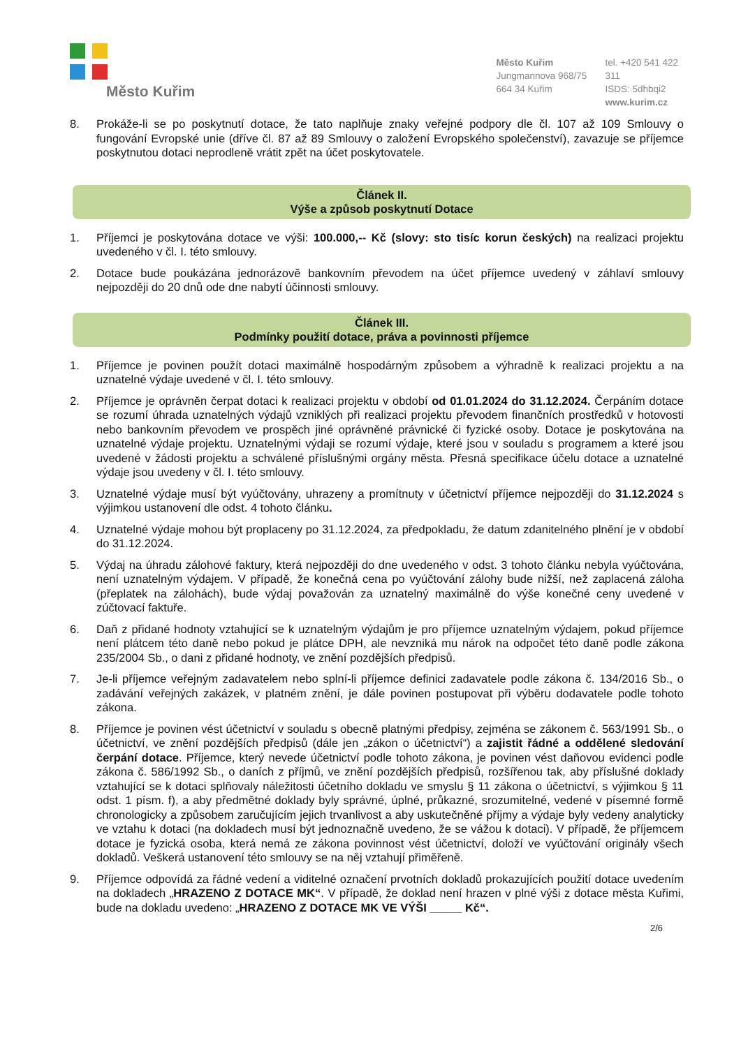Město Kuřim
Město Kuřim
Jungmannova 968/75
664 34 Kuřim
tel. +420 541 422 311
ISDS: 5dhbqi2
www.kurim.cz
8. Prokáže-li se po poskytnutí dotace, že tato naplňuje znaky veřejné podpory dle čl. 107 až 109 Smlouvy o fungování Evropské unie (dříve čl. 87 až 89 Smlouvy o založení Evropského společenství), zavazuje se příjemce poskytnutou dotaci neprodleně vrátit zpět na účet poskytovatele.
Článek II.
Výše a způsob poskytnutí Dotace
1. Příjemci je poskytována dotace ve výši: 100.000,-- Kč (slovy: sto tisíc korun českých) na realizaci projektu uvedeného v čl. I. této smlouvy.
2. Dotace bude poukázána jednorázově bankovním převodem na účet příjemce uvedený v záhlaví smlouvy nejpozději do 20 dnů ode dne nabytí účinnosti smlouvy.
Článek III.
Podmínky použití dotace, práva a povinnosti příjemce
1. Příjemce je povinen použít dotaci maximálně hospodárným způsobem a výhradně k realizaci projektu a na uznatelné výdaje uvedené v čl. I. této smlouvy.
2. Příjemce je oprávněn čerpat dotaci k realizaci projektu v období od 01.01.2024 do 31.12.2024. Čerpáním dotace se rozumí úhrada uznatelných výdajů vzniklých při realizaci projektu převodem finančních prostředků v hotovosti nebo bankovním převodem ve prospěch jiné oprávněné právnické či fyzické osoby. Dotace je poskytována na uznatelné výdaje projektu. Uznatelnými výdaji se rozumí výdaje, které jsou v souladu s programem a které jsou uvedené v žádosti projektu a schválené příslušnými orgány města. Přesná specifikace účelu dotace a uznatelné výdaje jsou uvedeny v čl. I. této smlouvy.
3. Uznatelné výdaje musí být vyúčtovány, uhrazeny a promítnuty v účetnictví příjemce nejpozději do 31.12.2024 s výjimkou ustanovení dle odst. 4 tohoto článku.
4. Uznatelné výdaje mohou být proplaceny po 31.12.2024, za předpokladu, že datum zdanitelného plnění je v období do 31.12.2024.
5. Výdaj na úhradu zálohové faktury, která nejpozději do dne uvedeného v odst. 3 tohoto článku nebyla vyúčtována, není uznatelným výdajem. V případě, že konečná cena po vyúčtování zálohy bude nižší, než zaplacená záloha (přeplatek na zálohách), bude výdaj považován za uznatelný maximálně do výše konečné ceny uvedené v zúčtovací faktuře.
6. Daň z přidané hodnoty vztahující se k uznatelným výdajům je pro příjemce uznatelným výdajem, pokud příjemce není plátcem této daně nebo pokud je plátce DPH, ale nevzniká mu nárok na odpočet této daně podle zákona 235/2004 Sb., o dani z přidané hodnoty, ve znění pozdějších předpisů.
7. Je-li příjemce veřejným zadavatelem nebo splní-li příjemce definici zadavatele podle zákona č. 134/2016 Sb., o zadávání veřejných zakázek, v platném znění, je dále povinen postupovat při výběru dodavatele podle tohoto zákona.
8. Příjemce je povinen vést účetnictví v souladu s obecně platnými předpisy, zejména se zákonem č. 563/1991 Sb., o účetnictví, ve znění pozdějších předpisů (dále jen „zákon o účetnictví“) a zajistit řádné a oddělené sledování čerpání dotace. Příjemce, který nevede účetnictví podle tohoto zákona, je povinen vést daňovou evidenci podle zákona č. 586/1992 Sb., o daních z příjmů, ve znění pozdějších předpisů, rozšířenou tak, aby příslušné doklady vztahující se k dotaci splňovaly náležitosti účetního dokladu ve smyslu § 11 zákona o účetnictví, s výjimkou § 11 odst. 1 písm. f), a aby předmětné doklady byly správné, úplné, průkazné, srozumitelné, vedené v písemné formě chronologicky a způsobem zaručujícím jejich trvanlivost a aby uskutečněné příjmy a výdaje byly vedeny analyticky ve vztahu k dotaci (na dokladech musí být jednoznačně uvedeno, že se vážou k dotaci). V případě, že příjemcem dotace je fyzická osoba, která nemá ze zákona povinnost vést účetnictví, doloží ve vyúčtování originály všech dokladů. Veškerá ustanovení této smlouvy se na něj vztahují přiměřeně.
9. Příjemce odpovídá za řádné vedení a viditelné označení prvotních dokladů prokazujících použití dotace uvedením na dokladech „HRAZENO Z DOTACE MK“. V případě, že doklad není hrazen v plné výši z dotace města Kuřimi, bude na dokladu uvedeno: „HRAZENO Z DOTACE MK VE VÝŠI _____ Kč“.
2/6